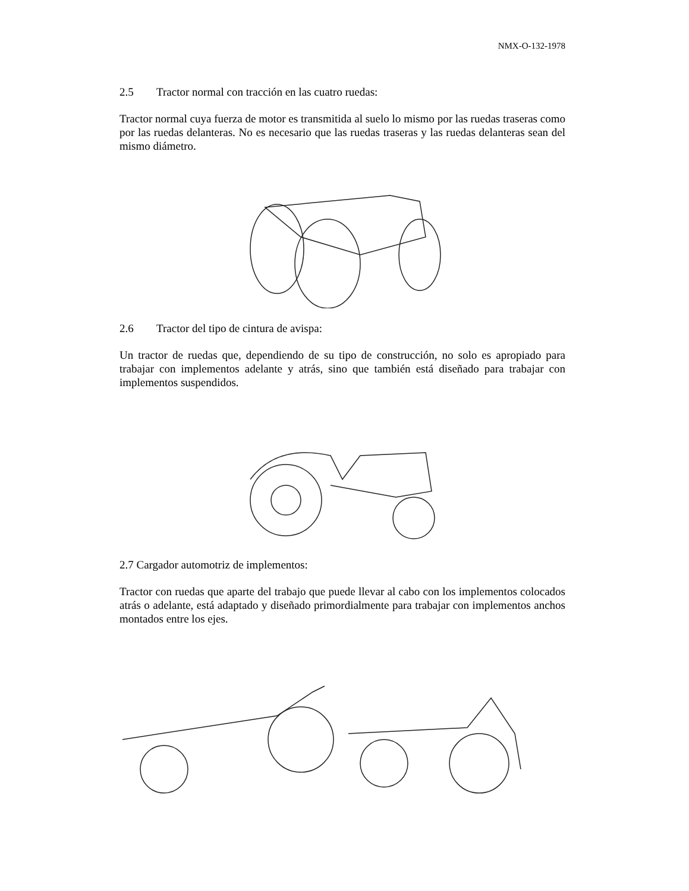NMX-O-132-1978
2.5 Tractor normal con tracción en las cuatro ruedas:
Tractor normal cuya fuerza de motor es transmitida al suelo lo mismo por las ruedas traseras como por las ruedas delanteras. No es necesario que las ruedas traseras y las ruedas delanteras sean del mismo diámetro.
2.6 Tractor del tipo de cintura de avispa:
Un tractor de ruedas que, dependiendo de su tipo de construcción, no solo es apropiado para trabajar con implementos adelante y atrás, sino que también está diseñado para trabajar con implementos suspendidos.
2.7 Cargador automotriz de implementos:
Tractor con ruedas que aparte del trabajo que puede llevar al cabo con los implementos colocados atrás o adelante, está adaptado y diseñado primordialmente para trabajar con implementos anchos montados entre los ejes.